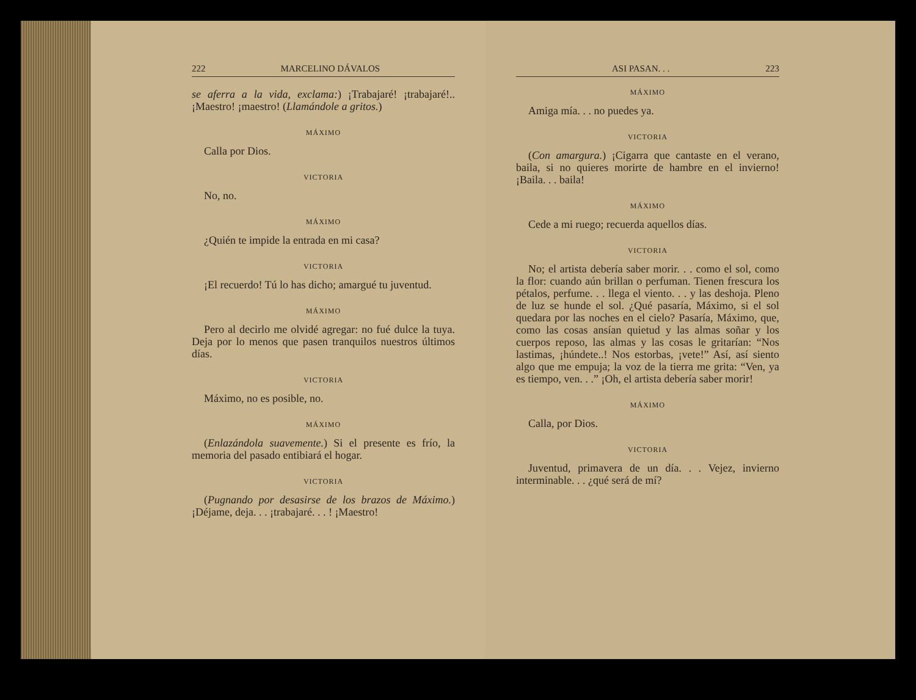222 MARCELINO DÁVALOS
se aferra a la vida, exclama:) ¡Trabajaré! ¡trabajaré!.. ¡Maestro! ¡maestro! (Llamándole a gritos.)
MÁXIMO
Calla por Dios.
VICTORIA
No, no.
MÁXIMO
¿Quién te impide la entrada en mi casa?
VICTORIA
¡El recuerdo! Tú lo has dicho; amargué tu juventud.
MÁXIMO
Pero al decirlo me olvidé agregar: no fué dulce la tuya. Deja por lo menos que pasen tranquilos nuestros últimos días.
VICTORIA
Máximo, no es posible, no.
MÁXIMO
(Enlazándola suavemente.) Si el presente es frío, la memoria del pasado entibiará el hogar.
VICTORIA
(Pugnando por desasirse de los brazos de Máximo.) ¡Déjame, deja. . . ¡trabajaré. . . ! ¡Maestro!
ASI PASAN. . . 223
MÁXIMO
Amiga mía. . . no puedes ya.
VICTORIA
(Con amargura.) ¡Cigarra que cantaste en el verano, baila, si no quieres morirte de hambre en el invierno! ¡Baila. . . baila!
MÁXIMO
Cede a mi ruego; recuerda aquellos días.
VICTORIA
No; el artista debería saber morir. . . como el sol, como la flor: cuando aún brillan o perfuman. Tienen frescura los pétalos, perfume. . . llega el viento. . . y las deshoja. Pleno de luz se hunde el sol. ¿Qué pasaría, Máximo, si el sol quedara por las noches en el cielo? Pasaría, Máximo, que, como las cosas ansían quietud y las almas soñar y los cuerpos reposo, las almas y las cosas le gritarían: “Nos lastimas, ¡húndete..! Nos estorbas, ¡vete!” Así, así siento algo que me empuja; la voz de la tierra me grita: “Ven, ya es tiempo, ven. . .” ¡Oh, el artista debería saber morir!
MÁXIMO
Calla, por Dios.
VICTORIA
Juventud, primavera de un día. . . Vejez, invierno interminable. . . ¿qué será de mí?